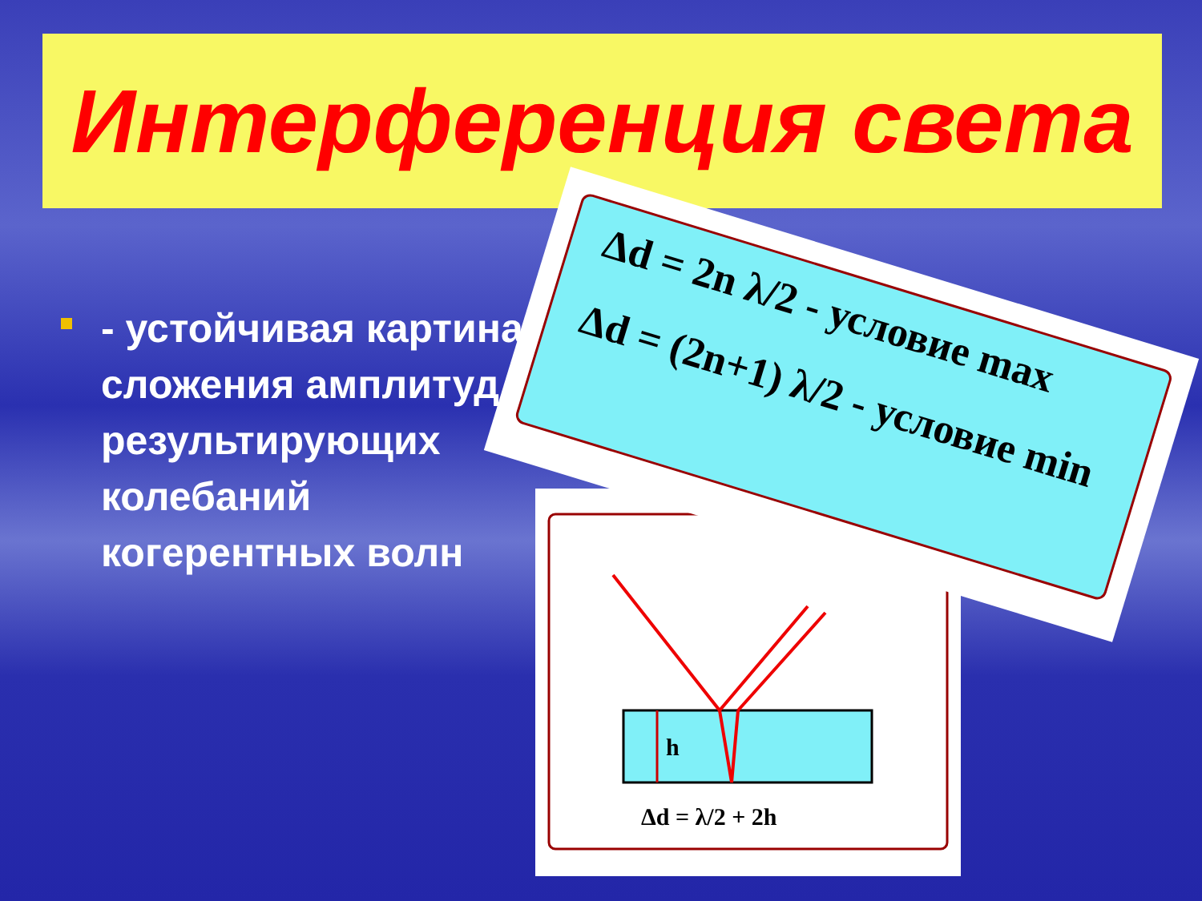Интерференция света
- устойчивая картина сложения амплитуд результирующих колебаний когерентных волн
h
Δd = λ/2 + 2h
Δd = 2n λ/2 - условие max
Δd = (2n+1) λ/2 - условие min